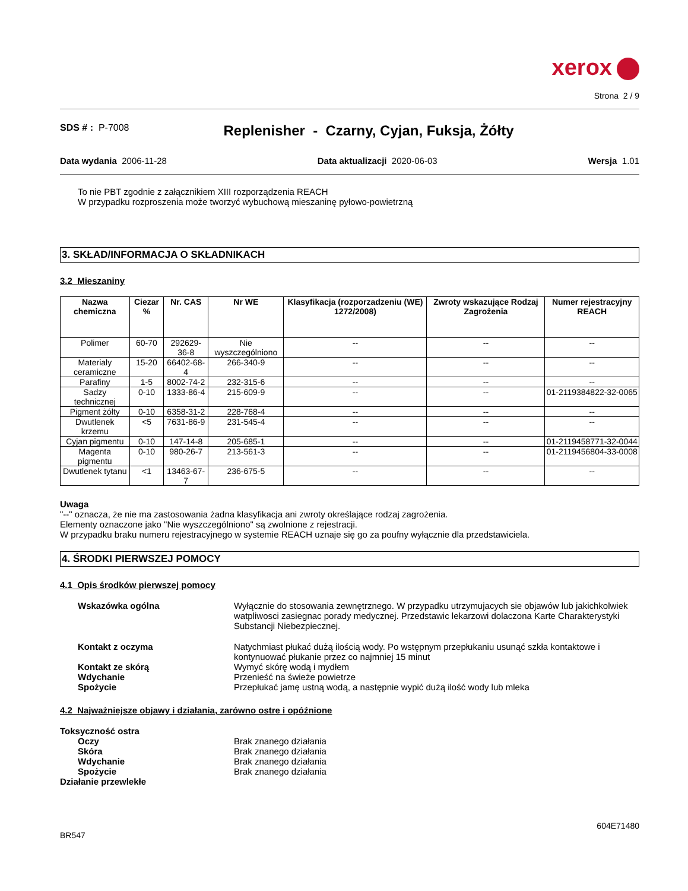xerox
Strona 2 / 9
SDS # : P-7008
Replenisher - Czarny, Cyjan, Fuksja, Żółty
Data wydania 2006-11-28 Data aktualizacji 2020-06-03 Wersja 1.01
To nie PBT zgodnie z załącznikiem XIII rozporządzenia REACH
W przypadku rozproszenia może tworzyć wybuchową mieszaninę pyłowo-powietrzną
3. SKŁAD/INFORMACJA O SKŁADNIKACH
3.2 Mieszaniny
| Nazwa chemiczna | Ciezar % | Nr. CAS | Nr WE | Klasyfikacja (rozporzadzeniu (WE) 1272/2008) | Zwroty wskazujące Rodzaj Zagrożenia | Numer rejestracyjny REACH |
| --- | --- | --- | --- | --- | --- | --- |
| Polimer | 60-70 | 292629-36-8 | Nie wyszczególniono | -- | -- | -- |
| Materialy ceramiczne | 15-20 | 66402-68-4 | 266-340-9 | -- | -- | -- |
| Parafiny | 1-5 | 8002-74-2 | 232-315-6 | -- | -- | -- |
| Sadzy technicznej | 0-10 | 1333-86-4 | 215-609-9 | -- | -- | 01-2119384822-32-0065 |
| Pigment żółty | 0-10 | 6358-31-2 | 228-768-4 | -- | -- | -- |
| Dwutlenek krzemu | <5 | 7631-86-9 | 231-545-4 | -- | -- | -- |
| Cyjan pigmentu | 0-10 | 147-14-8 | 205-685-1 | -- | -- | 01-2119458771-32-0044 |
| Magenta pigmentu | 0-10 | 980-26-7 | 213-561-3 | -- | -- | 01-2119456804-33-0008 |
| Dwutlenek tytanu | <1 | 13463-67-7 | 236-675-5 | -- | -- | -- |
Uwaga
"--" oznacza, że nie ma zastosowania żadna klasyfikacja ani zwroty określające rodzaj zagrożenia.
Elementy oznaczone jako "Nie wyszczególniono" są zwolnione z rejestracji.
W przypadku braku numeru rejestracyjnego w systemie REACH uznaje się go za poufny wyłącznie dla przedstawiciela.
4. ŚRODKI PIERWSZEJ POMOCY
4.1 Opis środków pierwszej pomocy
Wskazówka ogólna Wyłącznie do stosowania zewnętrznego. W przypadku utrzymujacych sie objawów lub jakichkolwiek watpliwosci zasiegnac porady medycznej. Przedstawic lekarzowi dolaczona Karte Charakterystyki Substancji Niebezpiecznej.
Kontakt z oczyma Natychmiast płukać dużą ilością wody. Po wstępnym przepłukaniu usunąć szkła kontaktowe i kontynuować płukanie przez co najmniej 15 minut
Kontakt ze skórą Wymyć skórę wodą i mydłem
Wdychanie Przenieść na świeże powietrze
Spożycie Przepłukać jamę ustną wodą, a następnie wypić dużą ilość wody lub mleka
4.2 Najważniejsze objawy i działania, zarówno ostre i opóźnione
Toksyczność ostra
Oczy Brak znanego działania
Skóra Brak znanego działania
Wdychanie Brak znanego działania
Spożycie Brak znanego działania
Działanie przewlekłe
604E71480
BR547